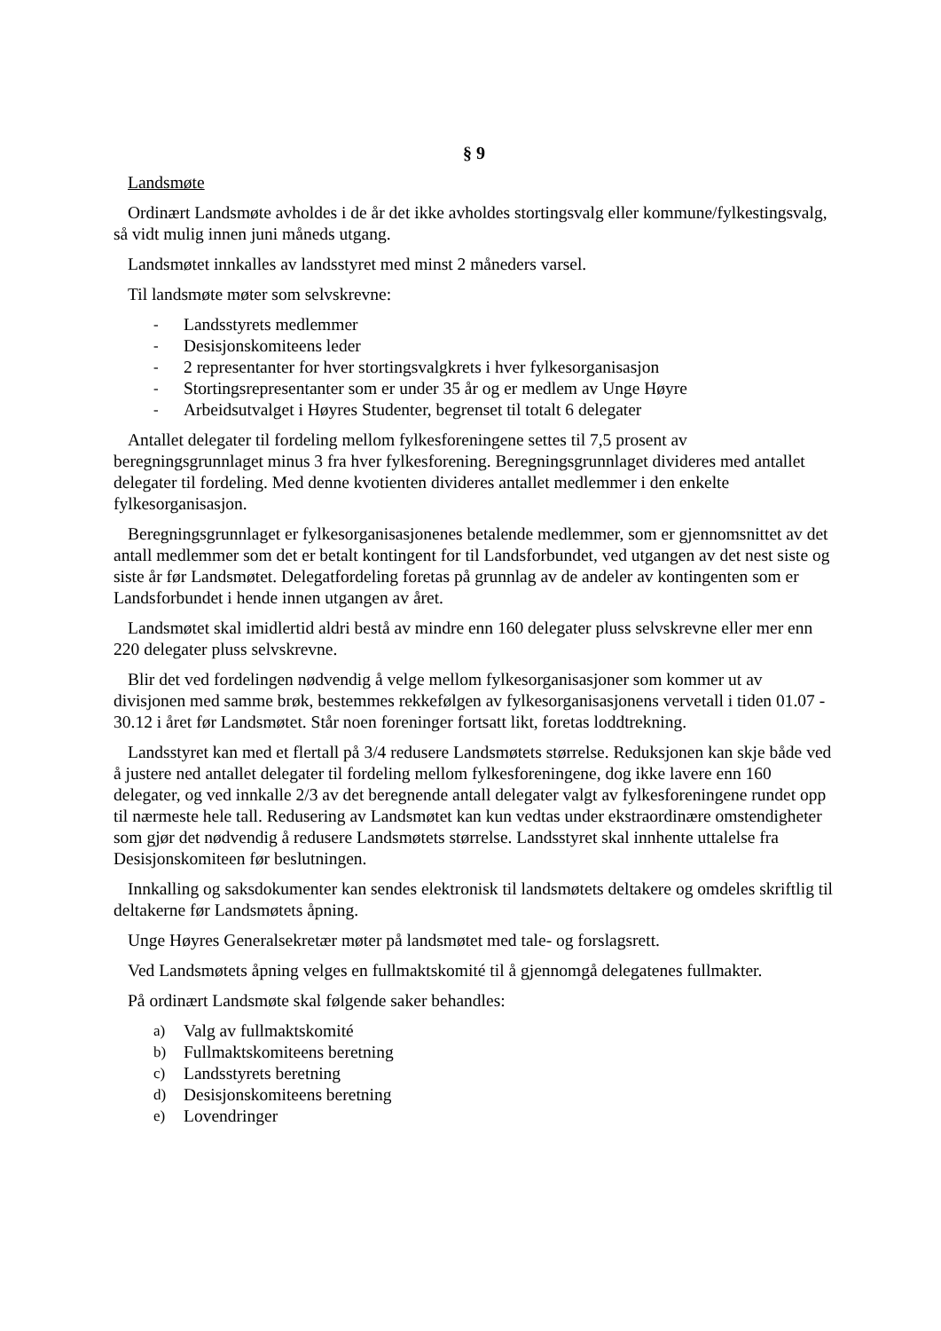§ 9
Landsmøte
Ordinært Landsmøte avholdes i de år det ikke avholdes stortingsvalg eller kommune/fylkestingsvalg, så vidt mulig innen juni måneds utgang.
Landsmøtet innkalles av landsstyret med minst 2 måneders varsel.
Til landsmøte møter som selvskrevne:
- Landsstyrets medlemmer
- Desisjonskomiteens leder
- 2 representanter for hver stortingsvalgkrets i hver fylkesorganisasjon
- Stortingsrepresentanter som er under 35 år og er medlem av Unge Høyre
- Arbeidsutvalget i Høyres Studenter, begrenset til totalt 6 delegater
Antallet delegater til fordeling mellom fylkesforeningene settes til 7,5 prosent av beregningsgrunnlaget minus 3 fra hver fylkesforening. Beregningsgrunnlaget divideres med antallet delegater til fordeling. Med denne kvotienten divideres antallet medlemmer i den enkelte fylkesorganisasjon.
Beregningsgrunnlaget er fylkesorganisasjonenes betalende medlemmer, som er gjennomsnittet av det antall medlemmer som det er betalt kontingent for til Landsforbundet, ved utgangen av det nest siste og siste år før Landsmøtet. Delegatfordeling foretas på grunnlag av de andeler av kontingenten som er Landsforbundet i hende innen utgangen av året.
Landsmøtet skal imidlertid aldri bestå av mindre enn 160 delegater pluss selvskrevne eller mer enn 220 delegater pluss selvskrevne.
Blir det ved fordelingen nødvendig å velge mellom fylkesorganisasjoner som kommer ut av divisjonen med samme brøk, bestemmes rekkefølgen av fylkesorganisasjonens vervetall i tiden 01.07 - 30.12 i året før Landsmøtet. Står noen foreninger fortsatt likt, foretas loddtrekning.
Landsstyret kan med et flertall på 3/4 redusere Landsmøtets størrelse. Reduksjonen kan skje både ved å justere ned antallet delegater til fordeling mellom fylkesforeningene, dog ikke lavere enn 160 delegater, og ved innkalle 2/3 av det beregnende antall delegater valgt av fylkesforeningene rundet opp til nærmeste hele tall. Redusering av Landsmøtet kan kun vedtas under ekstraordinære omstendigheter som gjør det nødvendig å redusere Landsmøtets størrelse. Landsstyret skal innhente uttalelse fra Desisjonskomiteen før beslutningen.
Innkalling og saksdokumenter kan sendes elektronisk til landsmøtets deltakere og omdeles skriftlig til deltakerne før Landsmøtets åpning.
Unge Høyres Generalsekretær møter på landsmøtet med tale- og forslagsrett.
Ved Landsmøtets åpning velges en fullmaktskomité til å gjennomgå delegatenes fullmakter.
På ordinært Landsmøte skal følgende saker behandles:
a) Valg av fullmaktskomité
b) Fullmaktskomiteens beretning
c) Landsstyrets beretning
d) Desisjonskomiteens beretning
e) Lovendringer